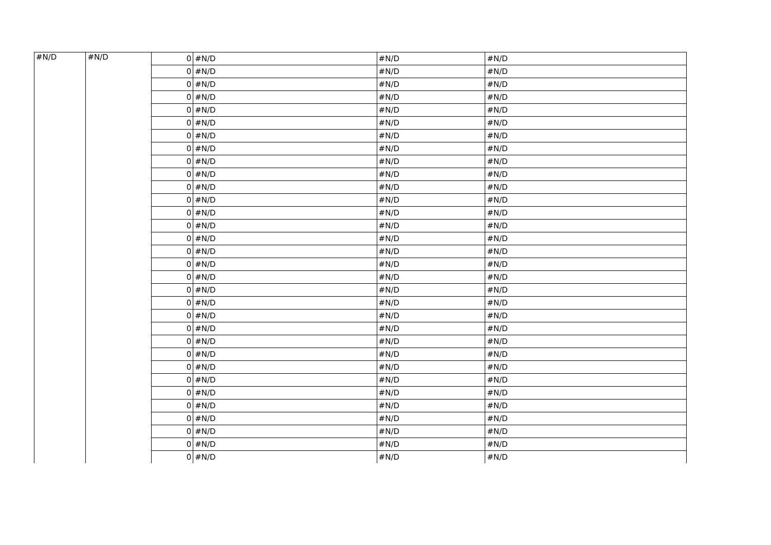| #N/D | #N/D | 0 | #N/D | #N/D | #N/D |
| | | 0 | #N/D | #N/D | #N/D |
| | | 0 | #N/D | #N/D | #N/D |
| | | 0 | #N/D | #N/D | #N/D |
| | | 0 | #N/D | #N/D | #N/D |
| | | 0 | #N/D | #N/D | #N/D |
| | | 0 | #N/D | #N/D | #N/D |
| | | 0 | #N/D | #N/D | #N/D |
| | | 0 | #N/D | #N/D | #N/D |
| | | 0 | #N/D | #N/D | #N/D |
| | | 0 | #N/D | #N/D | #N/D |
| | | 0 | #N/D | #N/D | #N/D |
| | | 0 | #N/D | #N/D | #N/D |
| | | 0 | #N/D | #N/D | #N/D |
| | | 0 | #N/D | #N/D | #N/D |
| | | 0 | #N/D | #N/D | #N/D |
| | | 0 | #N/D | #N/D | #N/D |
| | | 0 | #N/D | #N/D | #N/D |
| | | 0 | #N/D | #N/D | #N/D |
| | | 0 | #N/D | #N/D | #N/D |
| | | 0 | #N/D | #N/D | #N/D |
| | | 0 | #N/D | #N/D | #N/D |
| | | 0 | #N/D | #N/D | #N/D |
| | | 0 | #N/D | #N/D | #N/D |
| | | 0 | #N/D | #N/D | #N/D |
| | | 0 | #N/D | #N/D | #N/D |
| | | 0 | #N/D | #N/D | #N/D |
| | | 0 | #N/D | #N/D | #N/D |
| | | 0 | #N/D | #N/D | #N/D |
| | | 0 | #N/D | #N/D | #N/D |
| | | 0 | #N/D | #N/D | #N/D |
| | | 0 | #N/D | #N/D | #N/D |